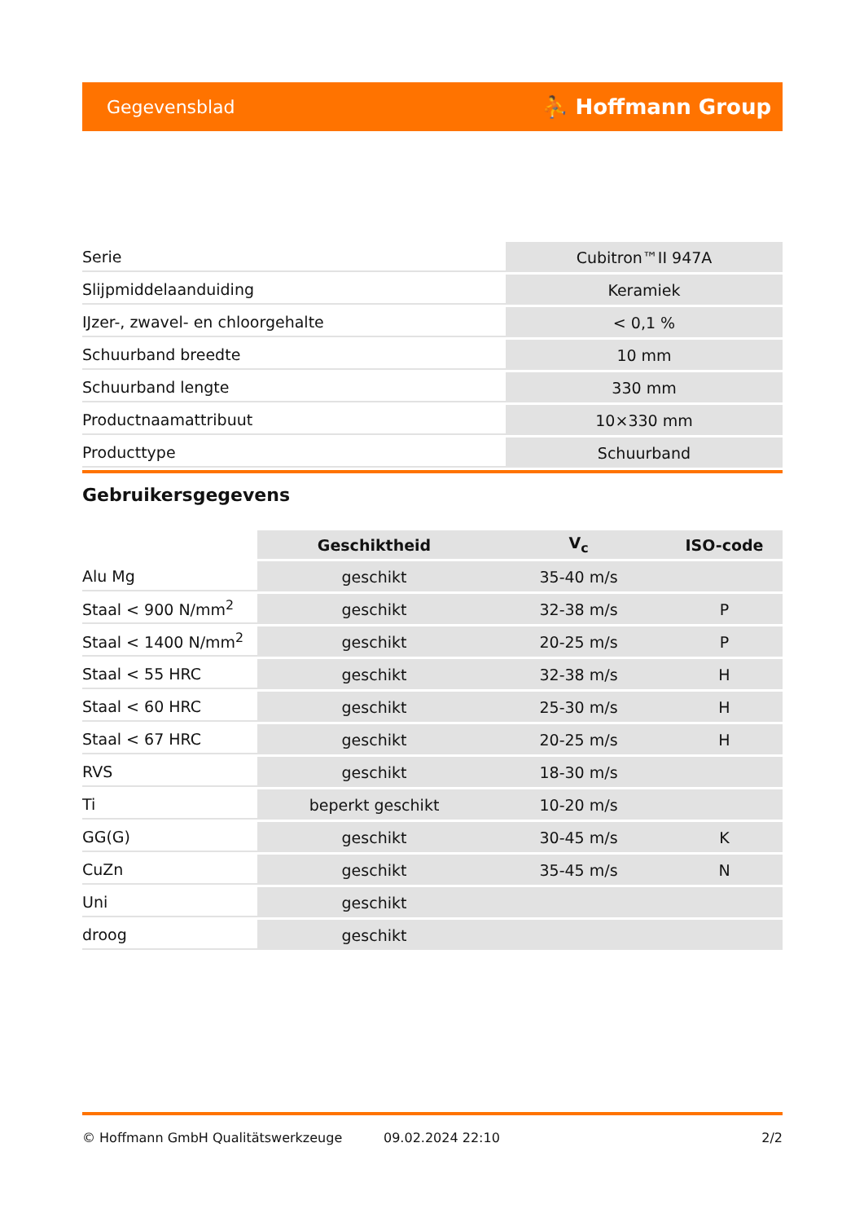Gegevensblad ⛹ Hoffmann Group
| Serie | Cubitron™II 947A |
| Slijpmiddelaanduiding | Keramiek |
| IJzer-, zwavel- en chloorgehalte | < 0,1 % |
| Schuurband breedte | 10 mm |
| Schuurband lengte | 330 mm |
| Productnaamattribuut | 10×330 mm |
| Producttype | Schuurband |
Gebruikersgegevens
| | Geschiktheid | V<sub>c</sub> | ISO-code |
| --- | --- | --- | --- |
| Alu Mg | geschikt | 35-40 m/s | |
| Staal < 900 N/mm<sup>2</sup> | geschikt | 32-38 m/s | P |
| Staal < 1400 N/mm<sup>2</sup> | geschikt | 20-25 m/s | P |
| Staal < 55 HRC | geschikt | 32-38 m/s | H |
| Staal < 60 HRC | geschikt | 25-30 m/s | H |
| Staal < 67 HRC | geschikt | 20-25 m/s | H |
| RVS | geschikt | 18-30 m/s | |
| Ti | beperkt geschikt | 10-20 m/s | |
| GG(G) | geschikt | 30-45 m/s | K |
| CuZn | geschikt | 35-45 m/s | N |
| Uni | geschikt | | |
| droog | geschikt | | |
© Hoffmann GmbH Qualitätswerkzeuge 09.02.2024 22:10 2/2